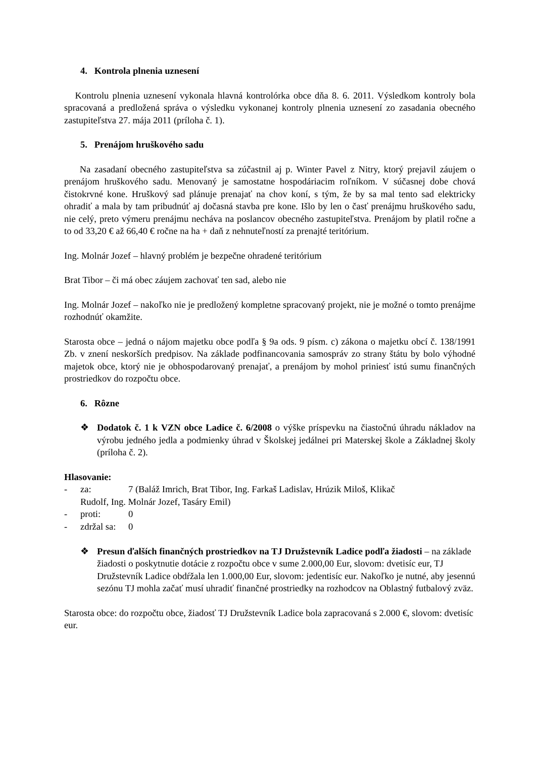4. Kontrola plnenia uznesení
Kontrolu plnenia uznesení vykonala hlavná kontrolórka obce dňa 8. 6. 2011. Výsledkom kontroly bola spracovaná a predložená správa o výsledku vykonanej kontroly plnenia uznesení zo zasadania obecného zastupiteľstva 27. mája 2011 (príloha č. 1).
5. Prenájom hruškového sadu
Na zasadaní obecného zastupiteľstva sa zúčastnil aj p. Winter Pavel z Nitry, ktorý prejavil záujem o prenájom hruškového sadu. Menovaný je samostatne hospodáriacim roľníkom. V súčasnej dobe chová čistokrvné kone. Hruškový sad plánuje prenajať na chov koní, s tým, že by sa mal tento sad elektricky ohradiť a mala by tam pribudnúť aj dočasná stavba pre kone. Išlo by len o časť prenájmu hruškového sadu, nie celý, preto výmeru prenájmu necháva na poslancov obecného zastupiteľstva. Prenájom by platil ročne a to od 33,20 € až 66,40 € ročne na ha + daň z nehnuteľností za prenajté teritórium.
Ing. Molnár Jozef – hlavný problém je bezpečne ohradené teritórium
Brat Tibor – či má obec záujem zachovať ten sad, alebo nie
Ing. Molnár Jozef – nakoľko nie je predložený kompletne spracovaný projekt, nie je možné o tomto prenájme rozhodnúť okamžite.
Starosta obce – jedná o nájom majetku obce podľa § 9a ods. 9 písm. c) zákona o majetku obcí č. 138/1991 Zb. v znení neskorších predpisov. Na základe podfinancovania samospráv zo strany štátu by bolo výhodné majetok obce, ktorý nie je obhospodarovaný prenajať, a prenájom by mohol priniesť istú sumu finančných prostriedkov do rozpočtu obce.
6. Rôzne
❖ Dodatok č. 1 k VZN obce Ladice č. 6/2008 o výške príspevku na čiastočnú úhradu nákladov na výrobu jedného jedla a podmienky úhrad v Školskej jedálnei pri Materskej škole a Základnej školy (príloha č. 2).
Hlasovanie:
- za: 7 (Baláž Imrich, Brat Tibor, Ing. Farkaš Ladislav, Hrúzik Miloš, Klikač
Rudolf, Ing. Molnár Jozef, Tasáry Emil)
- proti: 0
- zdržal sa: 0
❖ Presun ďalších finančných prostriedkov na TJ Družstevník Ladice podľa žiadosti – na základe žiadosti o poskytnutie dotácie z rozpočtu obce v sume 2.000,00 Eur, slovom: dvetisíc eur, TJ Družstevník Ladice obdŕžala len 1.000,00 Eur, slovom: jedentisíc eur. Nakoľko je nutné, aby jesennú sezónu TJ mohla začať musí uhradiť finančné prostriedky na rozhodcov na Oblastný futbalový zväz.
Starosta obce: do rozpočtu obce, žiadosť TJ Družstevník Ladice bola zapracovaná s 2.000 €, slovom: dvetisíc eur.